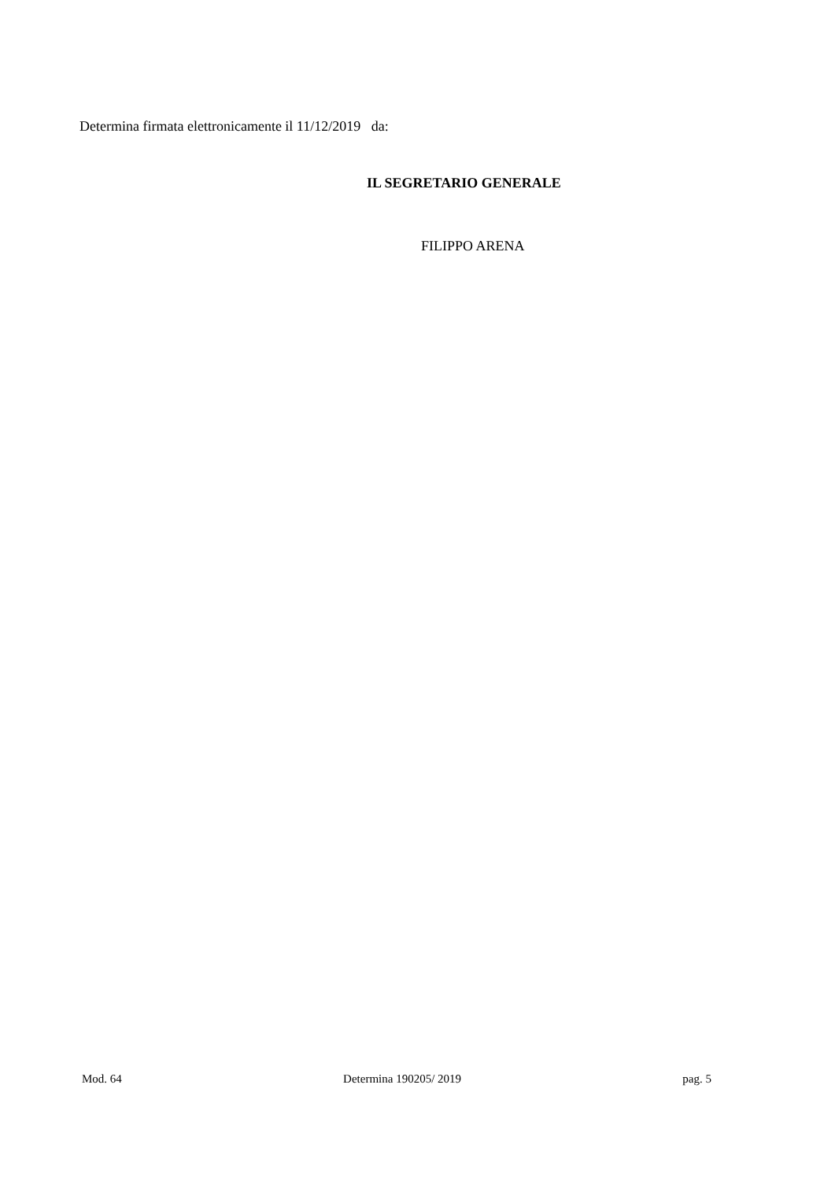Determina firmata elettronicamente il 11/12/2019 da:
IL SEGRETARIO GENERALE
FILIPPO ARENA
Mod. 64 Determina 190205/ 2019 pag. 5